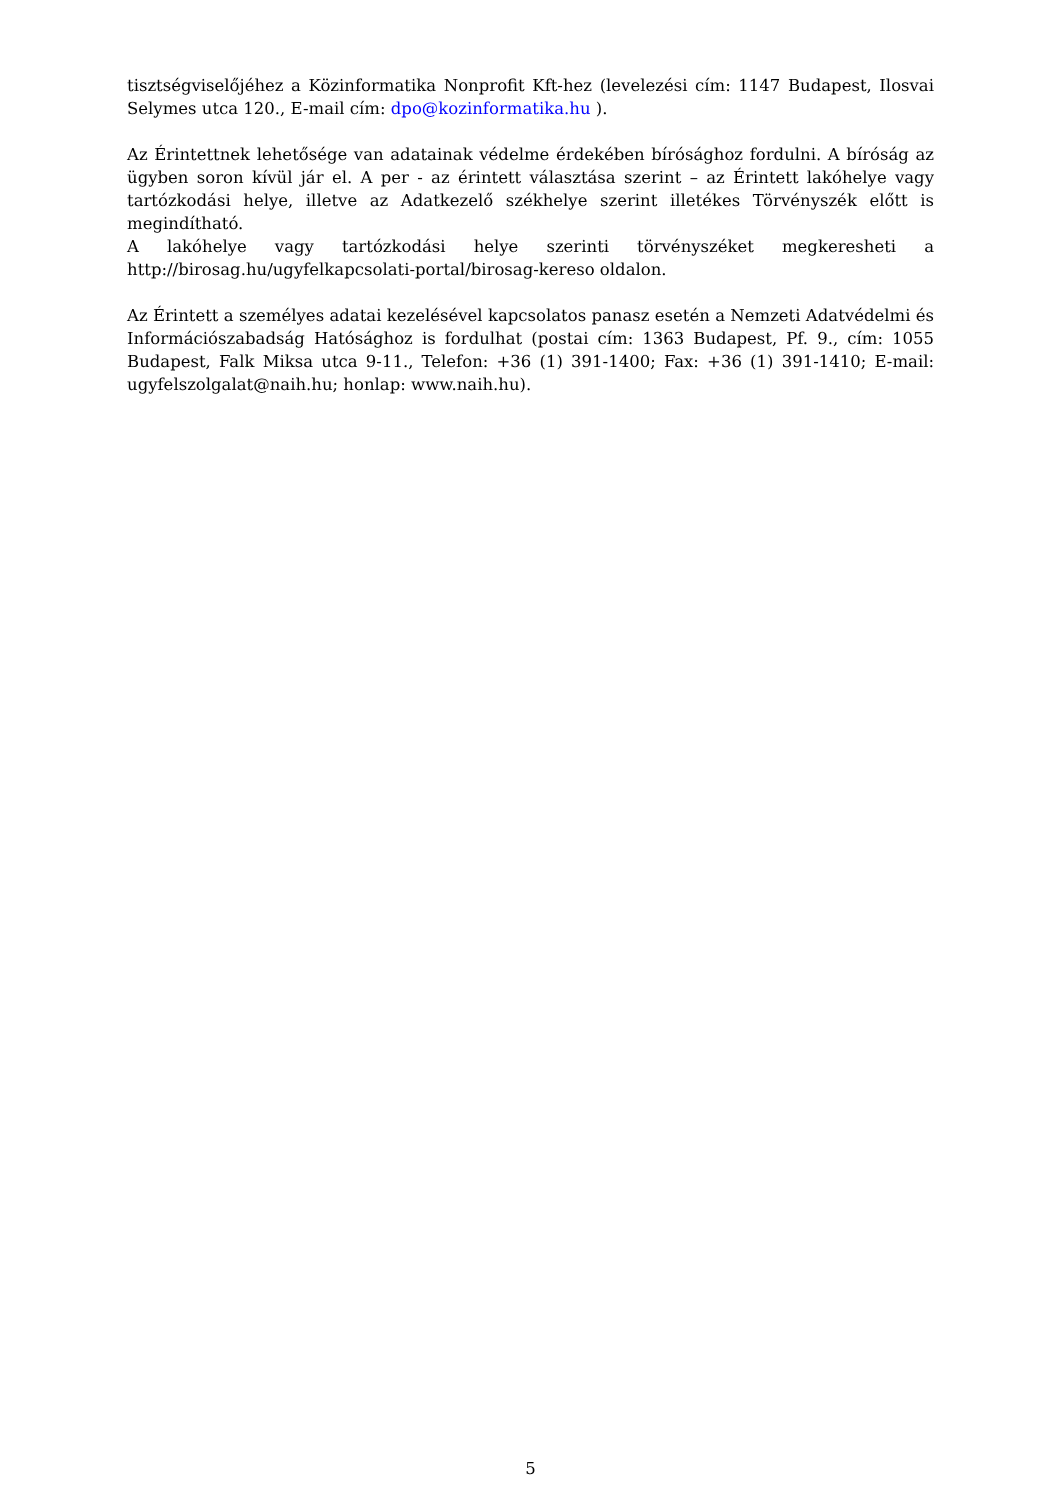tisztségviselőjéhez a Közinformatika Nonprofit Kft-hez (levelezési cím: 1147 Budapest, Ilosvai Selymes utca 120., E-mail cím: dpo@kozinformatika.hu ).
Az Érintettnek lehetősége van adatainak védelme érdekében bírósághoz fordulni. A bíróság az ügyben soron kívül jár el. A per - az érintett választása szerint – az Érintett lakóhelye vagy tartózkodási helye, illetve az Adatkezelő székhelye szerint illetékes Törvényszék előtt is megindítható.
A lakóhelye vagy tartózkodási helye szerinti törvényszéket megkeresheti a http://birosag.hu/ugyfelkapcsolati-portal/birosag-kereso oldalon.
Az Érintett a személyes adatai kezelésével kapcsolatos panasz esetén a Nemzeti Adatvédelmi és Információszabadság Hatósághoz is fordulhat (postai cím: 1363 Budapest, Pf. 9., cím: 1055 Budapest, Falk Miksa utca 9-11., Telefon: +36 (1) 391-1400; Fax: +36 (1) 391-1410; E-mail: ugyfelszolgalat@naih.hu; honlap: www.naih.hu).
5